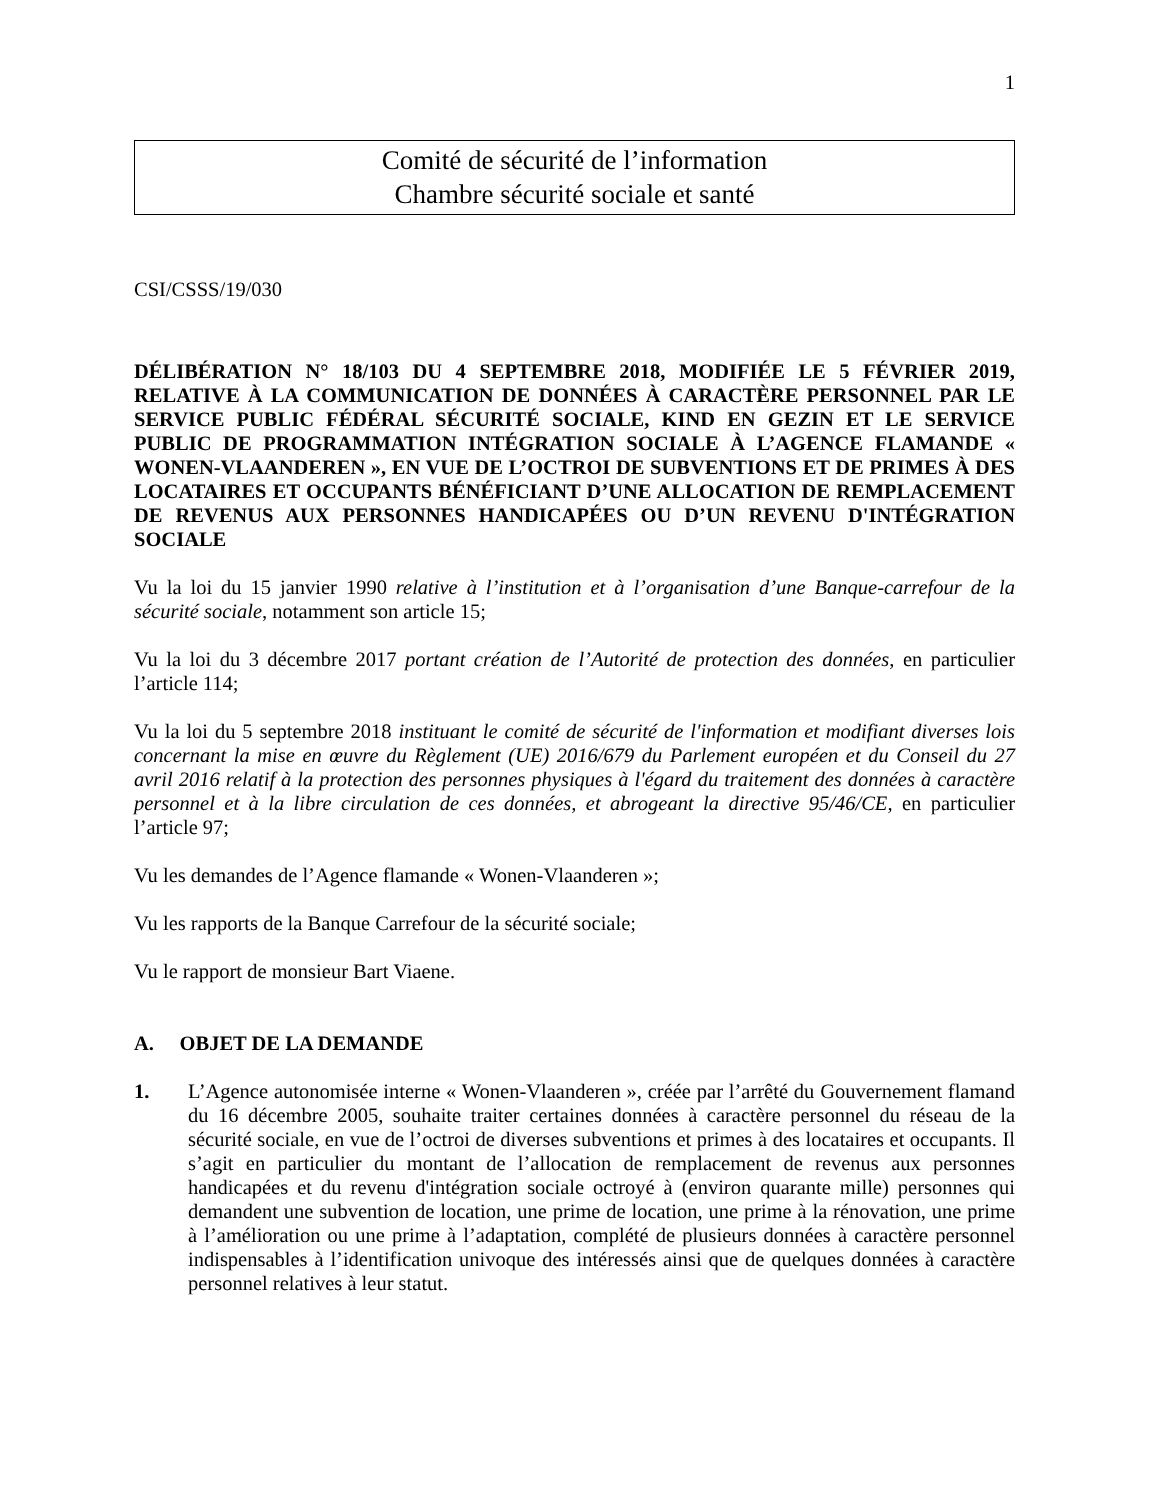1
Comité de sécurité de l’information
Chambre sécurité sociale et santé
CSI/CSSS/19/030
DÉLIBÉRATION N° 18/103 DU 4 SEPTEMBRE 2018, MODIFIÉE LE 5 FÉVRIER 2019, RELATIVE À LA COMMUNICATION DE DONNÉES À CARACTÈRE PERSONNEL PAR LE SERVICE PUBLIC FÉDÉRAL SÉCURITÉ SOCIALE, KIND EN GEZIN ET LE SERVICE PUBLIC DE PROGRAMMATION INTÉGRATION SOCIALE À L’AGENCE FLAMANDE « WONEN-VLAANDEREN », EN VUE DE L’OCTROI DE SUBVENTIONS ET DE PRIMES À DES LOCATAIRES ET OCCUPANTS BÉNÉFICIANT D’UNE ALLOCATION DE REMPLACEMENT DE REVENUS AUX PERSONNES HANDICAPÉES OU D’UN REVENU D'INTÉGRATION SOCIALE
Vu la loi du 15 janvier 1990 relative à l’institution et à l’organisation d’une Banque-carrefour de la sécurité sociale, notamment son article 15;
Vu la loi du 3 décembre 2017 portant création de l’Autorité de protection des données, en particulier l’article 114;
Vu la loi du 5 septembre 2018 instituant le comité de sécurité de l'information et modifiant diverses lois concernant la mise en œuvre du Règlement (UE) 2016/679 du Parlement européen et du Conseil du 27 avril 2016 relatif à la protection des personnes physiques à l'égard du traitement des données à caractère personnel et à la libre circulation de ces données, et abrogeant la directive 95/46/CE, en particulier l’article 97;
Vu les demandes de l’Agence flamande « Wonen-Vlaanderen »;
Vu les rapports de la Banque Carrefour de la sécurité sociale;
Vu le rapport de monsieur Bart Viaene.
A. OBJET DE LA DEMANDE
1. L’Agence autonomisée interne « Wonen-Vlaanderen », créée par l’arrêté du Gouvernement flamand du 16 décembre 2005, souhaite traiter certaines données à caractère personnel du réseau de la sécurité sociale, en vue de l’octroi de diverses subventions et primes à des locataires et occupants. Il s’agit en particulier du montant de l’allocation de remplacement de revenus aux personnes handicapées et du revenu d'intégration sociale octroyé à (environ quarante mille) personnes qui demandent une subvention de location, une prime de location, une prime à la rénovation, une prime à l’amélioration ou une prime à l’adaptation, complété de plusieurs données à caractère personnel indispensables à l’identification univoque des intéressés ainsi que de quelques données à caractère personnel relatives à leur statut.